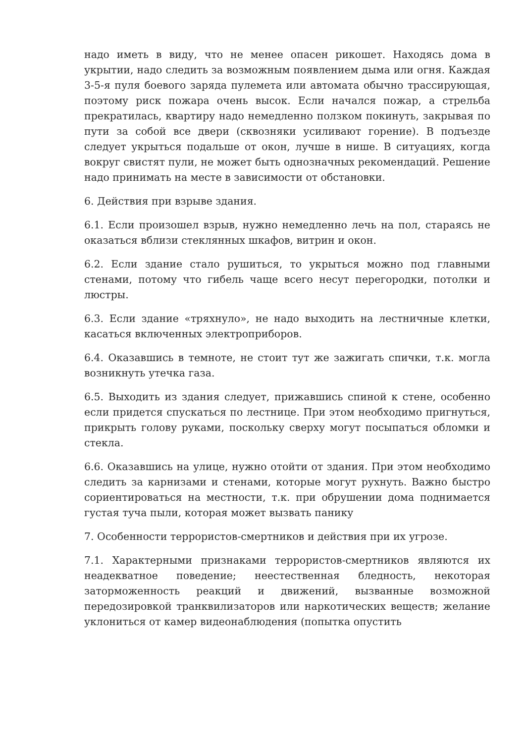надо иметь в виду, что не менее опасен рикошет. Находясь дома в укрытии, надо следить за возможным появлением дыма или огня. Каждая 3-5-я пуля боевого заряда пулемета или автомата обычно трассирующая, поэтому риск пожара очень высок. Если начался пожар, а стрельба прекратилась, квартиру надо немедленно ползком покинуть, закрывая по пути за собой все двери (сквозняки усиливают горение). В подъезде следует укрыться подальше от окон, лучше в нише. В ситуациях, когда вокруг свистят пули, не может быть однозначных рекомендаций. Решение надо принимать на месте в зависимости от обстановки.
6. Действия при взрыве здания.
6.1. Если произошел взрыв, нужно немедленно лечь на пол, стараясь не оказаться вблизи стеклянных шкафов, витрин и окон.
6.2. Если здание стало рушиться, то укрыться можно под главными стенами, потому что гибель чаще всего несут перегородки, потолки и люстры.
6.3. Если здание «тряхнуло», не надо выходить на лестничные клетки, касаться включенных электроприборов.
6.4. Оказавшись в темноте, не стоит тут же зажигать спички, т.к. могла возникнуть утечка газа.
6.5. Выходить из здания следует, прижавшись спиной к стене, особенно если придется спускаться по лестнице. При этом необходимо пригнуться, прикрыть голову руками, поскольку сверху могут посыпаться обломки и стекла.
6.6. Оказавшись на улице, нужно отойти от здания. При этом необходимо следить за карнизами и стенами, которые могут рухнуть. Важно быстро сориентироваться на местности, т.к. при обрушении дома поднимается густая туча пыли, которая может вызвать панику
7. Особенности террористов-смертников и действия при их угрозе.
7.1. Характерными признаками террористов-смертников являются их неадекватное поведение; неестественная бледность, некоторая заторможенность реакций и движений, вызванные возможной передозировкой транквилизаторов или наркотических веществ; желание уклониться от камер видеонаблюдения (попытка опустить